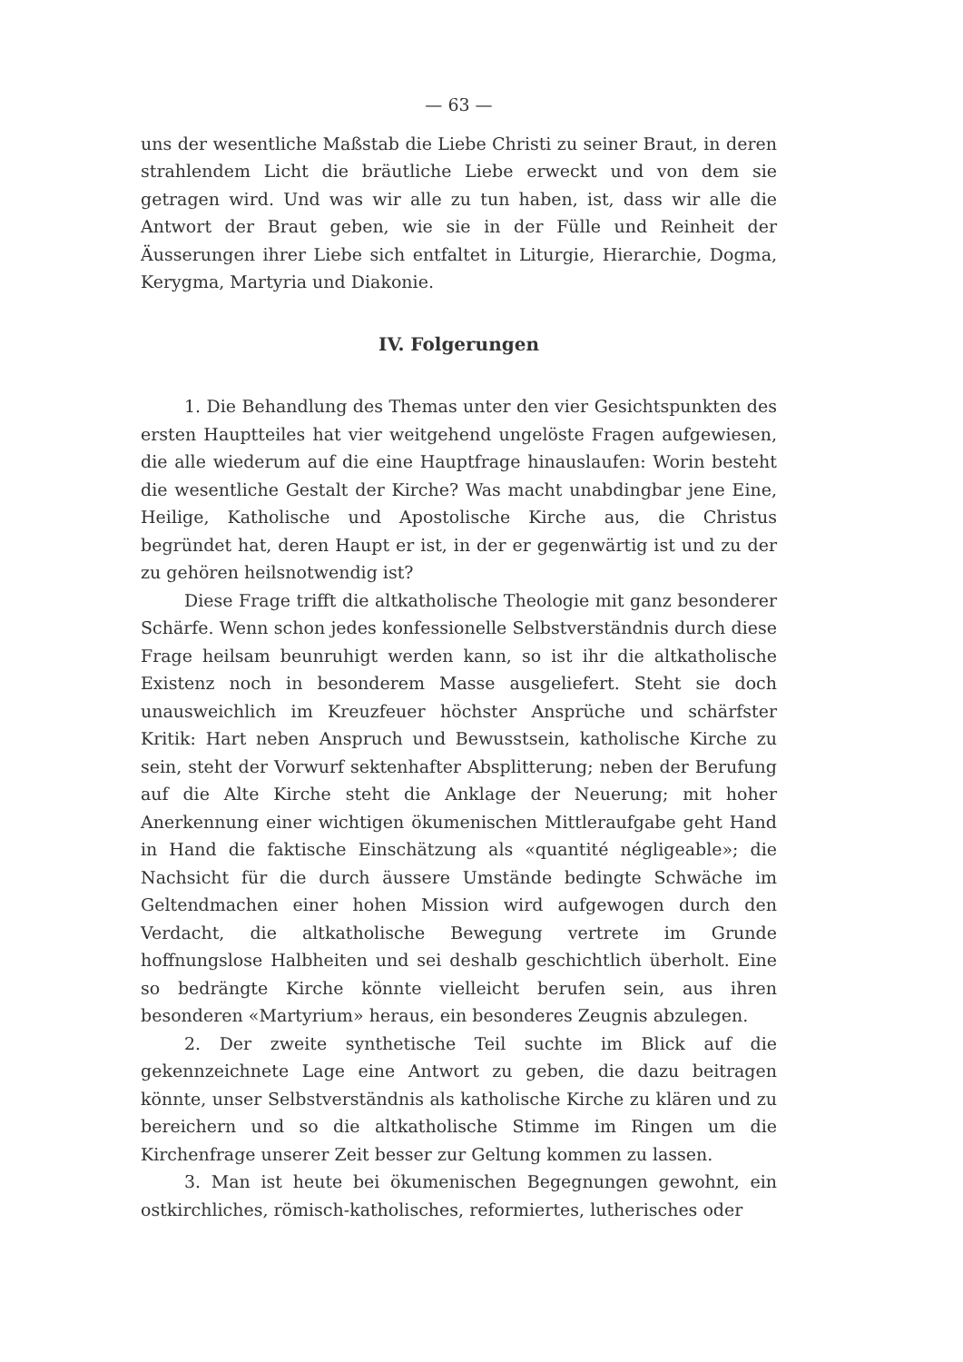— 63 —
uns der wesentliche Maßstab die Liebe Christi zu seiner Braut, in deren strahlendem Licht die bräutliche Liebe erweckt und von dem sie getragen wird. Und was wir alle zu tun haben, ist, dass wir alle die Antwort der Braut geben, wie sie in der Fülle und Reinheit der Äusserungen ihrer Liebe sich entfaltet in Liturgie, Hierarchie, Dogma, Kerygma, Martyria und Diakonie.
IV. Folgerungen
1. Die Behandlung des Themas unter den vier Gesichtspunkten des ersten Hauptteiles hat vier weitgehend ungelöste Fragen aufgewiesen, die alle wiederum auf die eine Hauptfrage hinauslaufen: Worin besteht die wesentliche Gestalt der Kirche? Was macht unabdingbar jene Eine, Heilige, Katholische und Apostolische Kirche aus, die Christus begründet hat, deren Haupt er ist, in der er gegenwärtig ist und zu der zu gehören heilsnotwendig ist?
Diese Frage trifft die altkatholische Theologie mit ganz besonderer Schärfe. Wenn schon jedes konfessionelle Selbstverständnis durch diese Frage heilsam beunruhigt werden kann, so ist ihr die altkatholische Existenz noch in besonderem Masse ausgeliefert. Steht sie doch unausweichlich im Kreuzfeuer höchster Ansprüche und schärfster Kritik: Hart neben Anspruch und Bewusstsein, katholische Kirche zu sein, steht der Vorwurf sektenhafter Absplitterung; neben der Berufung auf die Alte Kirche steht die Anklage der Neuerung; mit hoher Anerkennung einer wichtigen ökumenischen Mittleraufgabe geht Hand in Hand die faktische Einschätzung als «quantité négligeable»; die Nachsicht für die durch äussere Umstände bedingte Schwäche im Geltendmachen einer hohen Mission wird aufgewogen durch den Verdacht, die altkatholische Bewegung vertrete im Grunde hoffnungslose Halbheiten und sei deshalb geschichtlich überholt. Eine so bedrängte Kirche könnte vielleicht berufen sein, aus ihren besonderen «Martyrium» heraus, ein besonderes Zeugnis abzulegen.
2. Der zweite synthetische Teil suchte im Blick auf die gekennzeichnete Lage eine Antwort zu geben, die dazu beitragen könnte, unser Selbstverständnis als katholische Kirche zu klären und zu bereichern und so die altkatholische Stimme im Ringen um die Kirchenfrage unserer Zeit besser zur Geltung kommen zu lassen.
3. Man ist heute bei ökumenischen Begegnungen gewohnt, ein ostkirchliches, römisch-katholisches, reformiertes, lutherisches oder